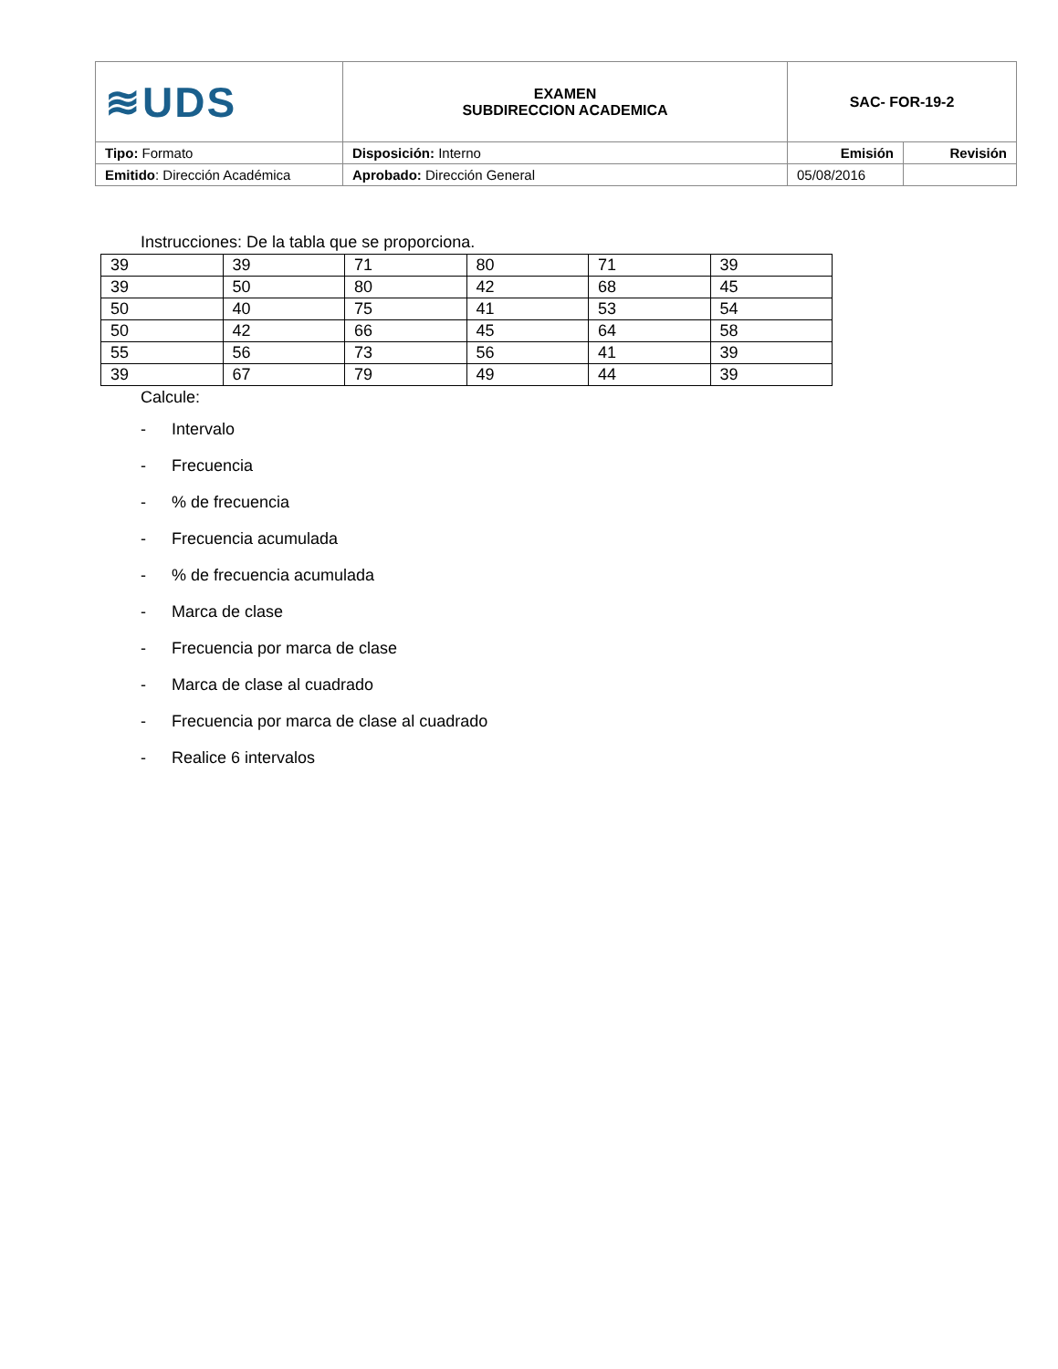| ≋UDS | EXAMEN SUBDIRECCION ACADEMICA | SAC- FOR-19-2 | |
| Tipo: Formato | Disposición: Interno | Emisión | Revisión |
| Emitido : Dirección Académica | Aprobado: Dirección General | 05/08/2016 | |
Instrucciones: De la tabla que se proporciona.
| 39 | 39 | 71 | 80 | 71 | 39 |
| 39 | 50 | 80 | 42 | 68 | 45 |
| 50 | 40 | 75 | 41 | 53 | 54 |
| 50 | 42 | 66 | 45 | 64 | 58 |
| 55 | 56 | 73 | 56 | 41 | 39 |
| 39 | 67 | 79 | 49 | 44 | 39 |
Calcule:
- Intervalo
- Frecuencia
-% de frecuencia
- Frecuencia acumulada
-% de frecuencia acumulada
- Marca de clase
- Frecuencia por marca de clase
- Marca de clase al cuadrado
- Frecuencia por marca de clase al cuadrado
- Realice 6 intervalos